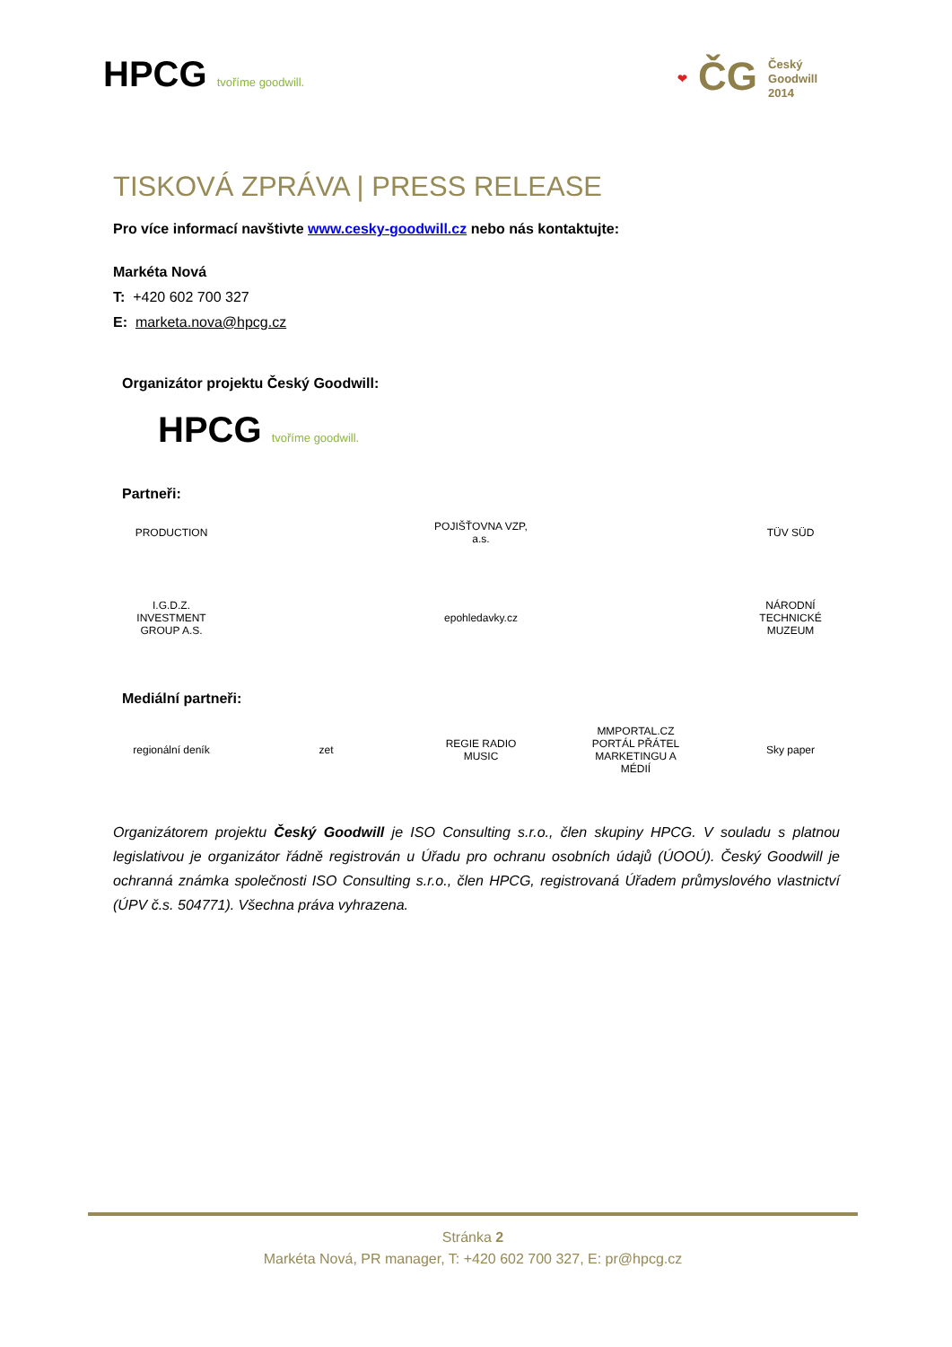HPCG tvoříme goodwill.
❤ ČG Český
Goodwill
2014
TISKOVÁ ZPRÁVA | PRESS RELEASE
Pro více informací navštivte www.cesky-goodwill.cz nebo nás kontaktujte:
Markéta Nová
T: +420 602 700 327
E: marketa.nova@hpcg.cz
Organizátor projektu Český Goodwill:
HPCG tvoříme goodwill.
Partneři:
PRODUCTION
POJIŠŤOVNA VZP, a.s.
TÜV SÜD
I.G.D.Z. INVESTMENT GROUP A.S.
epohledavky.cz
NÁRODNÍ TECHNICKÉ MUZEUM
Mediální partneři:
regionální deník
zet
REGIE RADIO MUSIC
MMPORTAL.CZ PORTÁL PŘÁTEL MARKETINGU A MÉDIÍ
Sky paper
Organizátorem projektu Český Goodwill je ISO Consulting s.r.o., člen skupiny HPCG. V souladu s platnou legislativou je organizátor řádně registrován u Úřadu pro ochranu osobních údajů (ÚOOÚ). Český Goodwill je ochranná známka společnosti ISO Consulting s.r.o., člen HPCG, registrovaná Úřadem průmyslového vlastnictví (ÚPV č.s. 504771). Všechna práva vyhrazena.
Stránka 2
Markéta Nová, PR manager, T: +420 602 700 327, E: pr@hpcg.cz